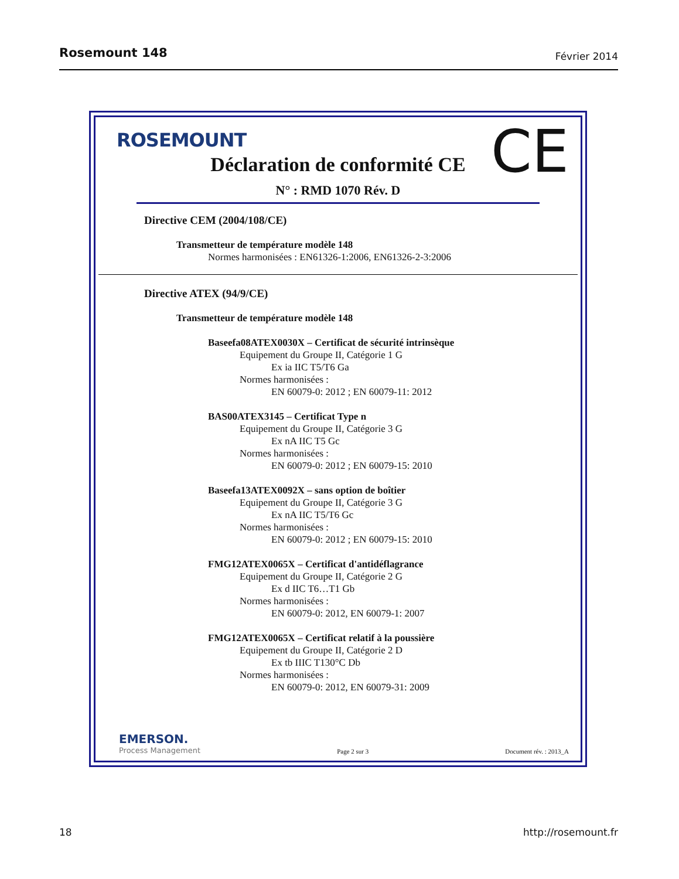Rosemount 148 Février 2014
ROSEMOUNT CE Déclaration de conformité CE
N° : RMD 1070 Rév. D
Directive CEM (2004/108/CE)
Transmetteur de température modèle 148
Normes harmonisées : EN61326-1:2006, EN61326-2-3:2006
Directive ATEX (94/9/CE)
Transmetteur de température modèle 148
Baseefa08ATEX0030X – Certificat de sécurité intrinsèque
Equipement du Groupe II, Catégorie 1 G
Ex ia IIC T5/T6 Ga
Normes harmonisées :
EN 60079-0: 2012 ; EN 60079-11: 2012
BAS00ATEX3145 – Certificat Type n
Equipement du Groupe II, Catégorie 3 G
Ex nA IIC T5 Gc
Normes harmonisées :
EN 60079-0: 2012 ; EN 60079-15: 2010
Baseefa13ATEX0092X – sans option de boîtier
Equipement du Groupe II, Catégorie 3 G
Ex nA IIC T5/T6 Gc
Normes harmonisées :
EN 60079-0: 2012 ; EN 60079-15: 2010
FMG12ATEX0065X – Certificat d'antidéflagrance
Equipement du Groupe II, Catégorie 2 G
Ex d IIC T6…T1 Gb
Normes harmonisées :
EN 60079-0: 2012, EN 60079-1: 2007
FMG12ATEX0065X – Certificat relatif à la poussière
Equipement du Groupe II, Catégorie 2 D
Ex tb IIIC T130°C Db
Normes harmonisées :
EN 60079-0: 2012, EN 60079-31: 2009
EMERSON.
Process Management
Page 2 sur 3
Document rév. : 2013_A
18 http://rosemount.fr